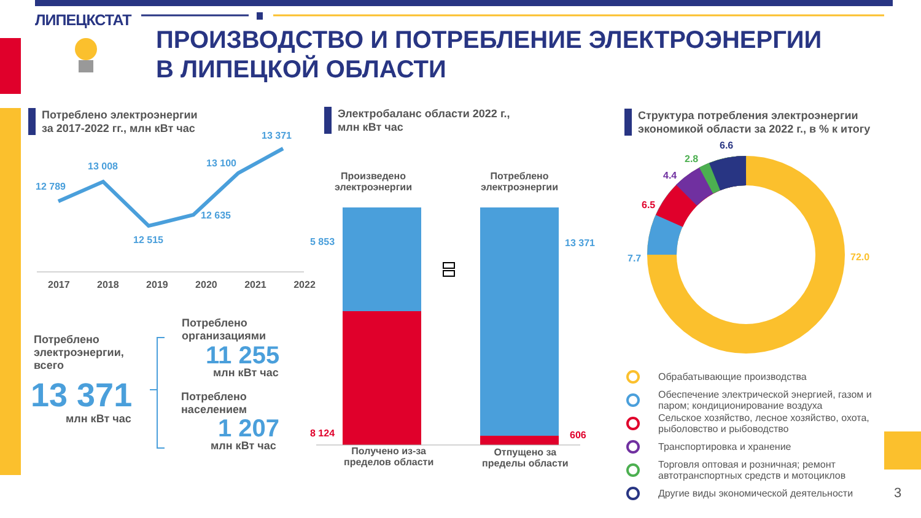ЛИПЕЦКСТАТ
ПРОИЗВОДСТВО И ПОТРЕБЛЕНИЕ ЭЛЕКТРОЭНЕРГИИ
В ЛИПЕЦКОЙ ОБЛАСТИ
Потреблено электроэнергии
за 2017-2022 гг., млн кВт час
Электробаланс области 2022 г.,
млн кВт час
Структура потребления электроэнергии
экономикой области за 2022 г., в % к итогу
12 789
13 008
12 515
12 635
13 100
13 371
2017 2018 2019 2020 2021 2022
Потреблено
электроэнергии,
всего
13 371
млн кВт час
Потреблено
организациями
11 255
млн кВт час
Потреблено
населением
1 207
млн кВт час
Произведено
электроэнергии
Потреблено
электроэнергии
5 853 13 371
8 124 606
Получено из-за
пределов области
Отпущено за
пределы области
6.6
2.8
4.4
6.5
7.7 72.0
Обрабатывающие производства
Обеспечение электрической энергией, газом и
паром; кондиционирование воздуха
Сельское хозяйство, лесное хозяйство, охота,
рыболовство и рыбоводство
Транспортировка и хранение
Торговля оптовая и розничная; ремонт
автотранспортных средств и мотоциклов
Другие виды экономической деятельности
3